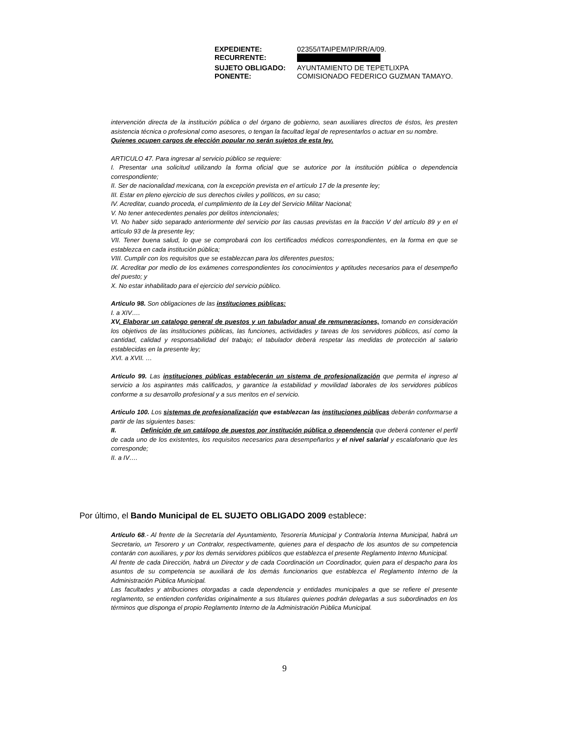| EXPEDIENTE: | 02355/ITAIPEM/IP/RR/A/09. |
| RECURRENTE: | |
| SUJETO OBLIGADO: | AYUNTAMIENTO DE TEPETLIXPA |
| PONENTE: | COMISIONADO FEDERICO GUZMAN TAMAYO. |
intervención directa de la institución pública o del órgano de gobierno, sean auxiliares directos de éstos, les presten asistencia técnica o profesional como asesores, o tengan la facultad legal de representarlos o actuar en su nombre.
Quienes ocupen cargos de elección popular no serán sujetos de esta ley.
ARTICULO 47. Para ingresar al servicio público se requiere:
I. Presentar una solicitud utilizando la forma oficial que se autorice por la institución pública o dependencia correspondiente;
II. Ser de nacionalidad mexicana, con la excepción prevista en el artículo 17 de la presente ley;
III. Estar en pleno ejercicio de sus derechos civiles y políticos, en su caso;
IV. Acreditar, cuando proceda, el cumplimiento de la Ley del Servicio Militar Nacional;
V. No tener antecedentes penales por delitos intencionales;
VI. No haber sido separado anteriormente del servicio por las causas previstas en la fracción V del artículo 89 y en el artículo 93 de la presente ley;
VII. Tener buena salud, lo que se comprobará con los certificados médicos correspondientes, en la forma en que se establezca en cada institución pública;
VIII. Cumplir con los requisitos que se establezcan para los diferentes puestos;
IX. Acreditar por medio de los exámenes correspondientes los conocimientos y aptitudes necesarios para el desempeño del puesto; y
X. No estar inhabilitado para el ejercicio del servicio público.
Articulo 98. Son obligaciones de las instituciones públicas:
I. a XIV….
XV. Elaborar un catalogo general de puestos y un tabulador anual de remuneraciones, tomando en consideración los objetivos de las instituciones públicas, las funciones, actividades y tareas de los servidores públicos, así como la cantidad, calidad y responsabilidad del trabajo; el tabulador deberá respetar las medidas de protección al salario establecidas en la presente ley;
XVI. a XVII. …
Articulo 99. Las instituciones públicas establecerán un sistema de profesionalización que permita el ingreso al servicio a los aspirantes más calificados, y garantice la estabilidad y movilidad laborales de los servidores públicos conforme a su desarrollo profesional y a sus meritos en el servicio.
Articulo 100. Los sistemas de profesionalización que establezcan las instituciones públicas deberán conformarse a partir de las siguientes bases:
II. Definición de un catálogo de puestos por institución pública o dependencia que deberá contener el perfil de cada uno de los existentes, los requisitos necesarios para desempeñarlos y el nivel salarial y escalafonario que les corresponde;
II. a IV….
Por último, el Bando Municipal de EL SUJETO OBLIGADO 2009 establece:
Artículo 68.- Al frente de la Secretaría del Ayuntamiento, Tesorería Municipal y Contraloría Interna Municipal, habrá un Secretario, un Tesorero y un Contralor, respectivamente, quienes para el despacho de los asuntos de su competencia contarán con auxiliares, y por los demás servidores públicos que establezca el presente Reglamento Interno Municipal.
Al frente de cada Dirección, habrá un Director y de cada Coordinación un Coordinador, quien para el despacho para los asuntos de su competencia se auxiliará de los demás funcionarios que establezca el Reglamento Interno de la Administración Pública Municipal.
Las facultades y atribuciones otorgadas a cada dependencia y entidades municipales a que se refiere el presente reglamento, se entienden conferidas originalmente a sus titulares quienes podrán delegarlas a sus subordinados en los términos que disponga el propio Reglamento Interno de la Administración Pública Municipal.
9